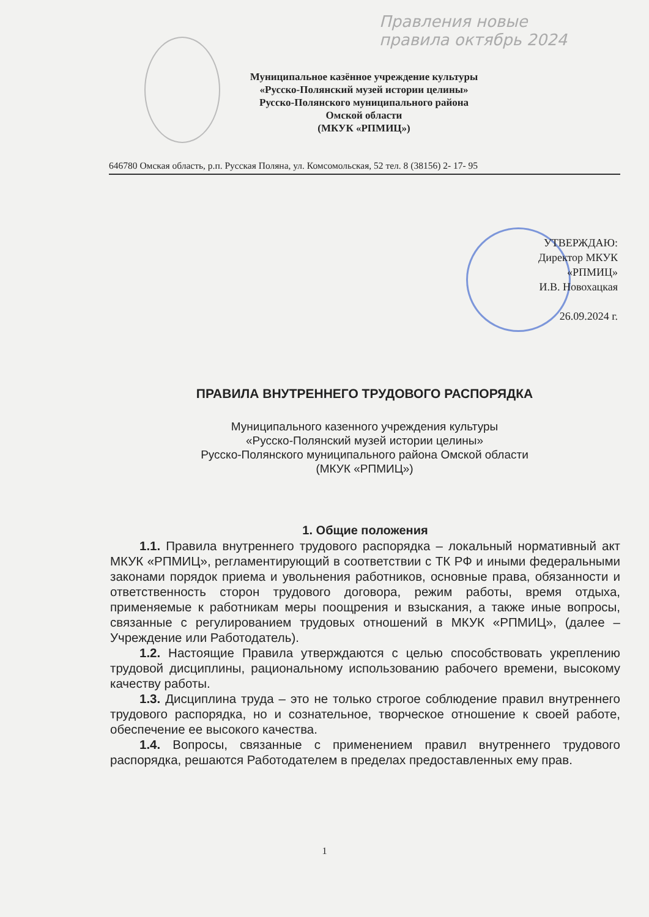Правления новые
правила октябрь 2024
Муниципальное казённое учреждение культуры
«Русско-Полянский музей истории целины»
Русско-Полянского муниципального района
Омской области
(МКУК «РПМИЦ»)
646780 Омская область, р.п. Русская Поляна, ул. Комсомольская, 52 тел. 8 (38156) 2- 17- 95
УТВЕРЖДАЮ:
Директор МКУК
«РПМИЦ»
И.В. Новохацкая
26.09.2024 г.
ПРАВИЛА ВНУТРЕННЕГО ТРУДОВОГО РАСПОРЯДКА
Муниципального казенного учреждения культуры
«Русско-Полянский музей истории целины»
Русско-Полянского муниципального района Омской области
(МКУК «РПМИЦ»)
1. Общие положения
1.1. Правила внутреннего трудового распорядка – локальный нормативный акт МКУК «РПМИЦ», регламентирующий в соответствии с ТК РФ и иными федеральными законами порядок приема и увольнения работников, основные права, обязанности и ответственность сторон трудового договора, режим работы, время отдыха, применяемые к работникам меры поощрения и взыскания, а также иные вопросы, связанные с регулированием трудовых отношений в МКУК «РПМИЦ», (далее – Учреждение или Работодатель).
1.2. Настоящие Правила утверждаются с целью способствовать укреплению трудовой дисциплины, рациональному использованию рабочего времени, высокому качеству работы.
1.3. Дисциплина труда – это не только строгое соблюдение правил внутреннего трудового распорядка, но и сознательное, творческое отношение к своей работе, обеспечение ее высокого качества.
1.4. Вопросы, связанные с применением правил внутреннего трудового распорядка, решаются Работодателем в пределах предоставленных ему прав.
1